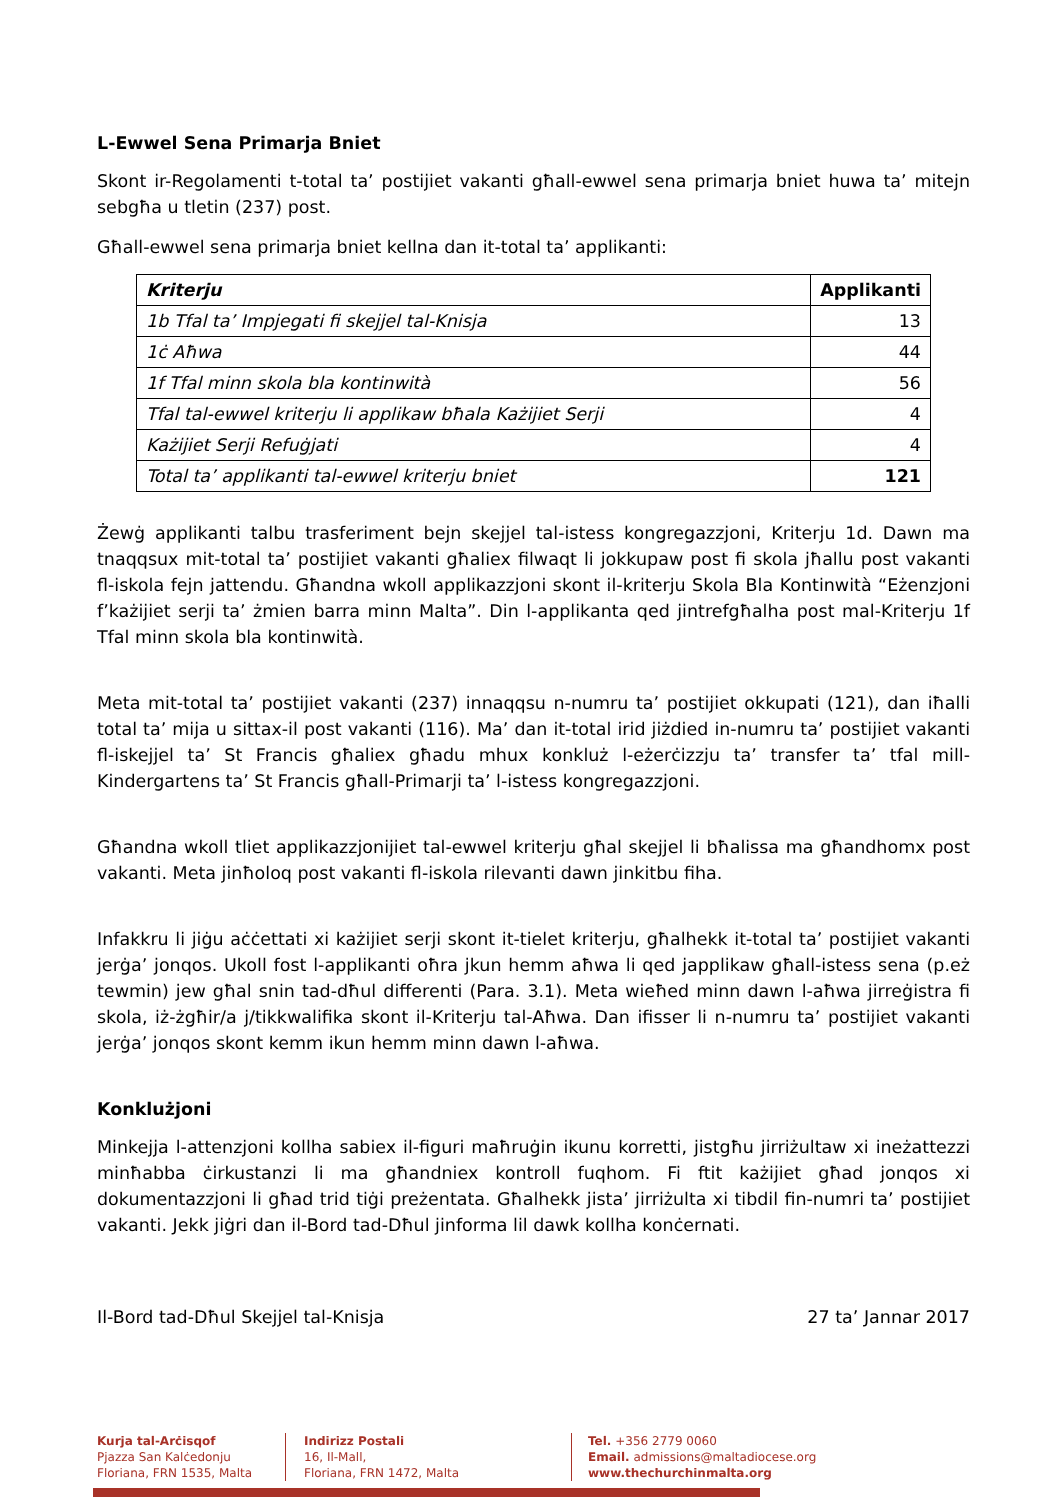L-Ewwel Sena Primarja Bniet
Skont ir-Regolamenti t-total ta’ postijiet vakanti għall-ewwel sena primarja bniet huwa ta’ mitejn sebgħa u tletin (237) post.
Għall-ewwel sena primarja bniet kellna dan it-total ta’ applikanti:
| Kriterju | Applikanti |
| --- | --- |
| 1b Tfal ta’ Impjegati fi skejjel tal-Knisja | 13 |
| 1ċ Aħwa | 44 |
| 1f Tfal minn skola bla kontinwità | 56 |
| Tfal tal-ewwel kriterju li applikaw bħala Każijiet Serji | 4 |
| Każijiet Serji Refuġjati | 4 |
| Total ta’ applikanti tal-ewwel kriterju bniet | 121 |
Żewġ applikanti talbu trasferiment bejn skejjel tal-istess kongregazzjoni, Kriterju 1d. Dawn ma tnaqqsux mit-total ta’ postijiet vakanti għaliex filwaqt li jokkupaw post fi skola jħallu post vakanti fl-iskola fejn jattendu. Għandna wkoll applikazzjoni skont il-kriterju Skola Bla Kontinwità “Eżenzjoni f’każijiet serji ta’ żmien barra minn Malta”. Din l-applikanta qed jintrefgħalha post mal-Kriterju 1f Tfal minn skola bla kontinwità.
Meta mit-total ta’ postijiet vakanti (237) innaqqsu n-numru ta’ postijiet okkupati (121), dan iħalli total ta’ mija u sittax-il post vakanti (116). Ma’ dan it-total irid jiżdied in-numru ta’ postijiet vakanti fl-iskejjel ta’ St Francis għaliex għadu mhux konkluż l-eżerċizzju ta’ transfer ta’ tfal mill-Kindergartens ta’ St Francis għall-Primarji ta’ l-istess kongregazzjoni.
Għandna wkoll tliet applikazzjonijiet tal-ewwel kriterju għal skejjel li bħalissa ma għandhomx post vakanti. Meta jinħoloq post vakanti fl-iskola rilevanti dawn jinkitbu fiha.
Infakkru li jiġu aċċettati xi każijiet serji skont it-tielet kriterju, għalhekk it-total ta’ postijiet vakanti jerġa’ jonqos. Ukoll fost l-applikanti oħra jkun hemm aħwa li qed japplikaw għall-istess sena (p.eż tewmin) jew għal snin tad-dħul differenti (Para. 3.1). Meta wieħed minn dawn l-aħwa jirreġistra fi skola, iż-żgħir/a j/tikkwalifika skont il-Kriterju tal-Aħwa. Dan ifisser li n-numru ta’ postijiet vakanti jerġa’ jonqos skont kemm ikun hemm minn dawn l-aħwa.
Konklużjoni
Minkejja l-attenzjoni kollha sabiex il-figuri maħruġin ikunu korretti, jistgħu jirriżultaw xi ineżattezzi minħabba ċirkustanzi li ma għandniex kontroll fuqhom. Fi ftit każijiet għad jonqos xi dokumentazzjoni li għad trid tiġi preżentata. Għalhekk jista’ jirriżulta xi tibdil fin-numri ta’ postijiet vakanti. Jekk jiġri dan il-Bord tad-Dħul jinforma lil dawk kollha konċernati.
Il-Bord tad-Dħul Skejjel tal-Knisja 27 ta’ Jannar 2017
Kurja tal-Arċisqof
Pjazza San Kalċedonju
Floriana, FRN 1535, Malta
Indirizz Postali
16, Il-Mall,
Floriana, FRN 1472, Malta
Tel. +356 2779 0060
Email. admissions@maltadiocese.org
www.thechurchinmalta.org